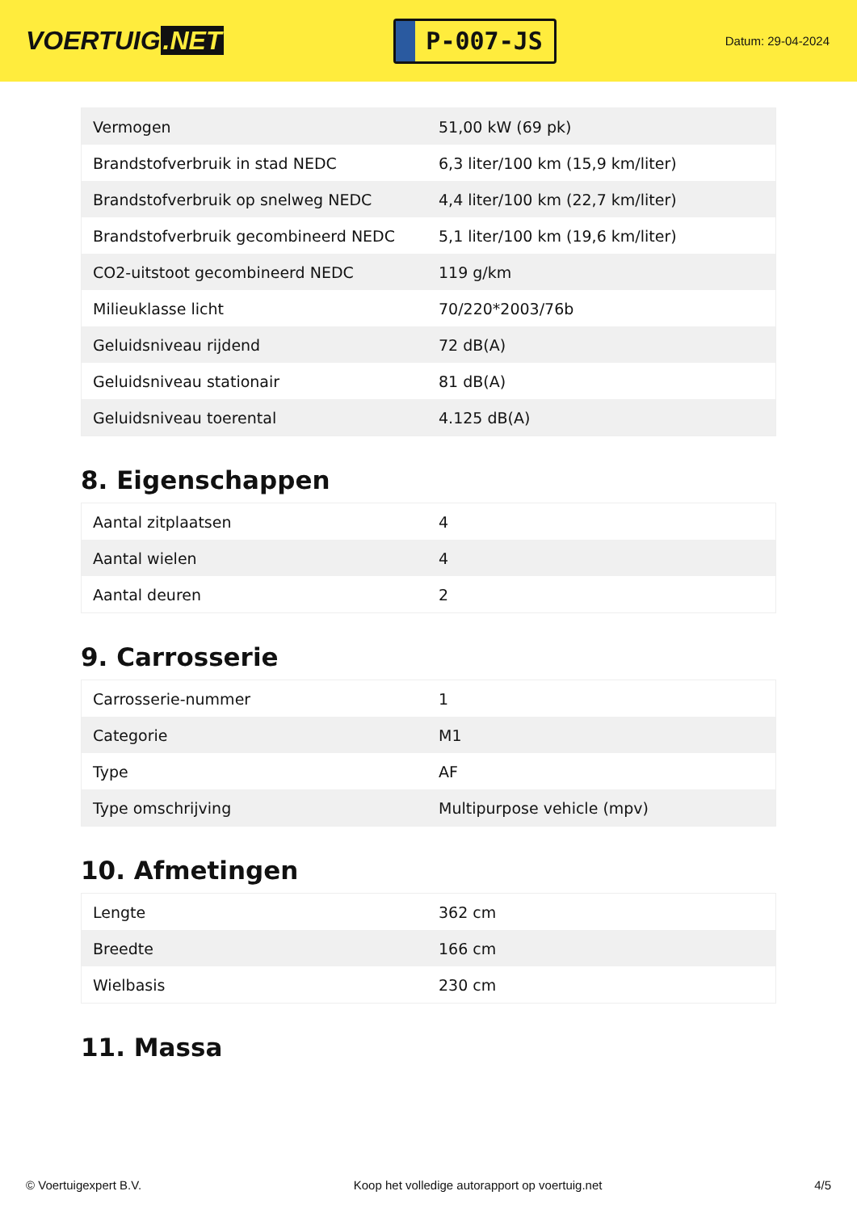VOERTUIG.NET
P-007-JS
Datum: 29-04-2024
| Vermogen | 51,00 kW (69 pk) |
| Brandstofverbruik in stad NEDC | 6,3 liter/100 km (15,9 km/liter) |
| Brandstofverbruik op snelweg NEDC | 4,4 liter/100 km (22,7 km/liter) |
| Brandstofverbruik gecombineerd NEDC | 5,1 liter/100 km (19,6 km/liter) |
| CO2-uitstoot gecombineerd NEDC | 119 g/km |
| Milieuklasse licht | 70/220*2003/76b |
| Geluidsniveau rijdend | 72 dB(A) |
| Geluidsniveau stationair | 81 dB(A) |
| Geluidsniveau toerental | 4.125 dB(A) |
8. Eigenschappen
| Aantal zitplaatsen | 4 |
| Aantal wielen | 4 |
| Aantal deuren | 2 |
9. Carrosserie
| Carrosserie-nummer | 1 |
| Categorie | M1 |
| Type | AF |
| Type omschrijving | Multipurpose vehicle (mpv) |
10. Afmetingen
| Lengte | 362 cm |
| Breedte | 166 cm |
| Wielbasis | 230 cm |
11. Massa
© Voertuigexpert B.V. Koop het volledige autorapport op voertuig.net 4/5